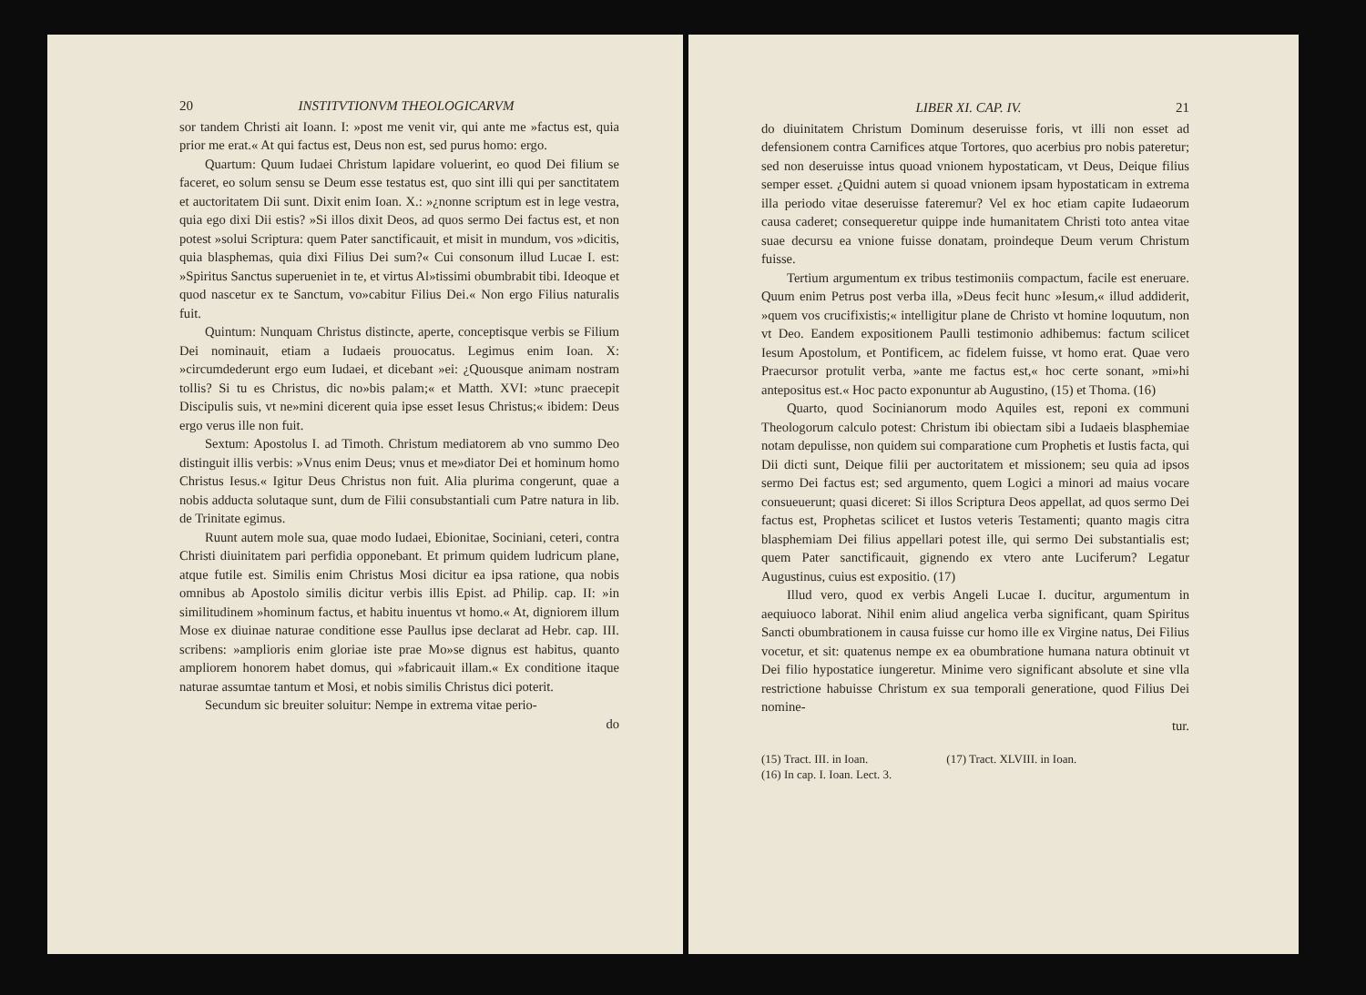20 INSTITVTIONVM THEOLOGICARVM
sor tandem Christi ait Ioann. I: »post me venit vir, qui ante me »factus est, quia prior me erat.« At qui factus est, Deus non est, sed purus homo: ergo.
Quartum: Quum Iudaei Christum lapidare voluerint, eo quod Dei filium se faceret, eo solum sensu se Deum esse testatus est, quo sint illi qui per sanctitatem et auctoritatem Dii sunt. Dixit enim Ioan. X.: »¿nonne scriptum est in lege vestra, quia ego dixi Dii estis? »Si illos dixit Deos, ad quos sermo Dei factus est, et non potest »solui Scriptura: quem Pater sanctificauit, et misit in mundum, vos »dicitis, quia blasphemas, quia dixi Filius Dei sum?« Cui consonum illud Lucae I. est: »Spiritus Sanctus superueniet in te, et virtus Al»tissimi obumbrabit tibi. Ideoque et quod nascetur ex te Sanctum, vo»cabitur Filius Dei.« Non ergo Filius naturalis fuit.
Quintum: Nunquam Christus distincte, aperte, conceptisque verbis se Filium Dei nominauit, etiam a Iudaeis prouocatus. Legimus enim Ioan. X: »circumdederunt ergo eum Iudaei, et dicebant »ei: ¿Quousque animam nostram tollis? Si tu es Christus, dic no»bis palam;« et Matth. XVI: »tunc praecepit Discipulis suis, vt ne»mini dicerent quia ipse esset Iesus Christus;« ibidem: Deus ergo verus ille non fuit.
Sextum: Apostolus I. ad Timoth. Christum mediatorem ab vno summo Deo distinguit illis verbis: »Vnus enim Deus; vnus et me»diator Dei et hominum homo Christus Iesus.« Igitur Deus Christus non fuit. Alia plurima congerunt, quae a nobis adducta solutaque sunt, dum de Filii consubstantiali cum Patre natura in lib. de Trinitate egimus.
Ruunt autem mole sua, quae modo Iudaei, Ebionitae, Sociniani, ceteri, contra Christi diuinitatem pari perfidia opponebant. Et primum quidem ludricum plane, atque futile est. Similis enim Christus Mosi dicitur ea ipsa ratione, qua nobis omnibus ab Apostolo similis dicitur verbis illis Epist. ad Philip. cap. II: »in similitudinem »hominum factus, et habitu inuentus vt homo.« At, digniorem illum Mose ex diuinae naturae conditione esse Paullus ipse declarat ad Hebr. cap. III. scribens: »amplioris enim gloriae iste prae Mo»se dignus est habitus, quanto ampliorem honorem habet domus, qui »fabricauit illam.« Ex conditione itaque naturae assumtae tantum et Mosi, et nobis similis Christus dici poterit.
Secundum sic breuiter soluitur: Nempe in extrema vitae perio-
do
LIBER XI. CAP. IV. 21
do diuinitatem Christum Dominum deseruisse foris, vt illi non esset ad defensionem contra Carnifices atque Tortores, quo acerbius pro nobis pateretur; sed non deseruisse intus quoad vnionem hypostaticam, vt Deus, Deique filius semper esset. ¿Quidni autem si quoad vnionem ipsam hypostaticam in extrema illa periodo vitae deseruisse fateremur? Vel ex hoc etiam capite Iudaeorum causa caderet; consequeretur quippe inde humanitatem Christi toto antea vitae suae decursu ea vnione fuisse donatam, proindeque Deum verum Christum fuisse.
Tertium argumentum ex tribus testimoniis compactum, facile est eneruare. Quum enim Petrus post verba illa, »Deus fecit hunc »Iesum,« illud addiderit, »quem vos crucifixistis;« intelligitur plane de Christo vt homine loquutum, non vt Deo. Eandem expositionem Paulli testimonio adhibemus: factum scilicet Iesum Apostolum, et Pontificem, ac fidelem fuisse, vt homo erat. Quae vero Praecursor protulit verba, »ante me factus est,« hoc certe sonant, »mi»hi antepositus est.« Hoc pacto exponuntur ab Augustino, (15) et Thoma. (16)
Quarto, quod Socinianorum modo Aquiles est, reponi ex communi Theologorum calculo potest: Christum ibi obiectam sibi a Iudaeis blasphemiae notam depulisse, non quidem sui comparatione cum Prophetis et Iustis facta, qui Dii dicti sunt, Deique filii per auctoritatem et missionem; seu quia ad ipsos sermo Dei factus est; sed argumento, quem Logici a minori ad maius vocare consueuerunt; quasi diceret: Si illos Scriptura Deos appellat, ad quos sermo Dei factus est, Prophetas scilicet et Iustos veteris Testamenti; quanto magis citra blasphemiam Dei filius appellari potest ille, qui sermo Dei substantialis est; quem Pater sanctificauit, gignendo ex vtero ante Luciferum? Legatur Augustinus, cuius est expositio. (17)
Illud vero, quod ex verbis Angeli Lucae I. ducitur, argumentum in aequiuoco laborat. Nihil enim aliud angelica verba significant, quam Spiritus Sancti obumbrationem in causa fuisse cur homo ille ex Virgine natus, Dei Filius vocetur, et sit: quatenus nempe ex ea obumbratione humana natura obtinuit vt Dei filio hypostatice iungeretur. Minime vero significant absolute et sine vlla restrictione habuisse Christum ex sua temporali generatione, quod Filius Dei nomine-
tur.
(15) Tract. III. in Ioan.
(16) In cap. I. Ioan. Lect. 3.
(17) Tract. XLVIII. in Ioan.